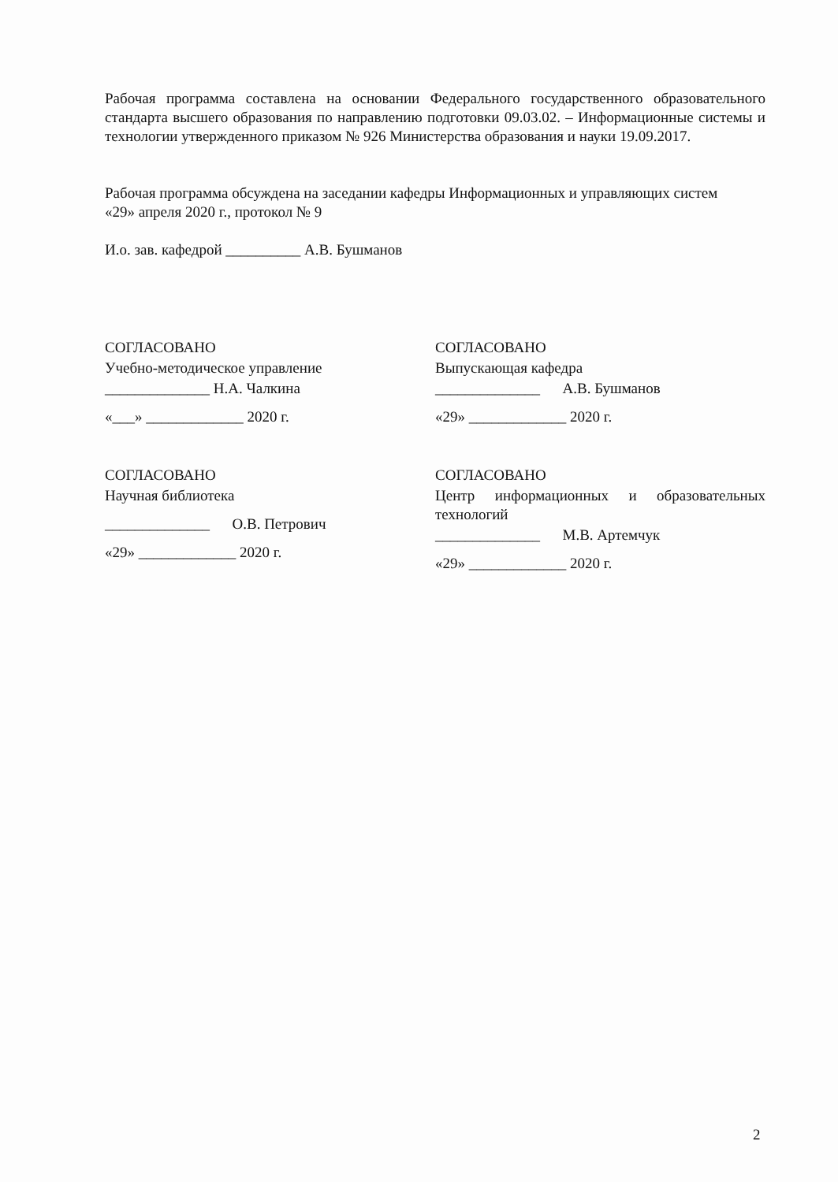Рабочая программа составлена на основании Федерального государственного образовательного стандарта высшего образования по направлению подготовки 09.03.02. – Информационные системы и технологии утвержденного приказом № 926 Министерства образования и науки 19.09.2017.
Рабочая программа обсуждена на заседании кафедры Информационных и управляющих систем
«29» апреля 2020 г., протокол № 9
И.о. зав. кафедрой __________ А.В. Бушманов
СОГЛАСОВАНО
Учебно-методическое управление
______________ Н.А. Чалкина
«___» _____________ 2020 г.
СОГЛАСОВАНО
Научная библиотека
______________ О.В. Петрович
«29» _____________ 2020 г.
СОГЛАСОВАНО
Выпускающая кафедра
______________ А.В. Бушманов
«29» _____________ 2020 г.
СОГЛАСОВАНО
Центр информационных и образовательных технологий
______________ М.В. Артемчук
«29» _____________ 2020 г.
2